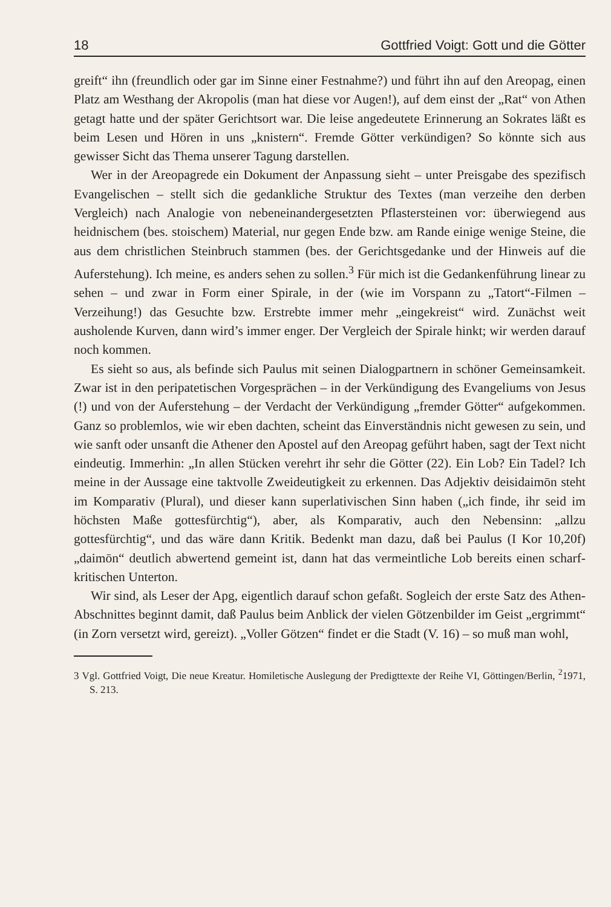18 Gottfried Voigt: Gott und die Götter
greift“ ihn (freundlich oder gar im Sinne einer Festnahme?) und führt ihn auf den Areopag, einen Platz am Westhang der Akropolis (man hat diese vor Augen!), auf dem einst der „Rat“ von Athen getagt hatte und der später Gerichtsort war. Die leise angedeutete Erinnerung an Sokrates läßt es beim Lesen und Hören in uns „knistern“. Fremde Götter verkündigen? So könnte sich aus gewisser Sicht das Thema unserer Tagung darstellen.
Wer in der Areopagrede ein Dokument der Anpassung sieht – unter Preisgabe des spezifisch Evangelischen – stellt sich die gedankliche Struktur des Textes (man verzeihe den derben Vergleich) nach Analogie von nebeneinandergesetzten Pflastersteinen vor: überwiegend aus heidnischem (bes. stoischem) Material, nur gegen Ende bzw. am Rande einige wenige Steine, die aus dem christlichen Steinbruch stammen (bes. der Gerichtsgedanke und der Hinweis auf die Auferstehung). Ich meine, es anders sehen zu sollen.<sup>3</sup> Für mich ist die Gedankenführung linear zu sehen – und zwar in Form einer Spirale, in der (wie im Vorspann zu „Tatort“-Filmen – Verzeihung!) das Gesuchte bzw. Erstrebte immer mehr „eingekreist“ wird. Zunächst weit ausholende Kurven, dann wird’s immer enger. Der Vergleich der Spirale hinkt; wir werden darauf noch kommen.
Es sieht so aus, als befinde sich Paulus mit seinen Dialogpartnern in schöner Gemeinsamkeit. Zwar ist in den peripatetischen Vorgesprächen – in der Verkündigung des Evangeliums von Jesus (!) und von der Auferstehung – der Verdacht der Verkündigung „fremder Götter“ aufgekommen. Ganz so problemlos, wie wir eben dachten, scheint das Einverständnis nicht gewesen zu sein, und wie sanft oder unsanft die Athener den Apostel auf den Areopag geführt haben, sagt der Text nicht eindeutig. Immerhin: „In allen Stücken verehrt ihr sehr die Götter (22). Ein Lob? Ein Tadel? Ich meine in der Aussage eine taktvolle Zweideutigkeit zu erkennen. Das Adjektiv deisidaimōn steht im Komparativ (Plural), und dieser kann superlativischen Sinn haben („ich finde, ihr seid im höchsten Maße gottesfürchtig“), aber, als Komparativ, auch den Nebensinn: „allzu gottesfürchtig“, und das wäre dann Kritik. Bedenkt man dazu, daß bei Paulus (I Kor 10,20f) „daimōn“ deutlich abwertend gemeint ist, dann hat das vermeintliche Lob bereits einen scharf-kritischen Unterton.
Wir sind, als Leser der Apg, eigentlich darauf schon gefaßt. Sogleich der erste Satz des Athen-Abschnittes beginnt damit, daß Paulus beim Anblick der vielen Götzenbilder im Geist „ergrimmt“ (in Zorn versetzt wird, gereizt). „Voller Götzen“ findet er die Stadt (V. 16) – so muß man wohl,
3 Vgl. Gottfried Voigt, Die neue Kreatur. Homiletische Auslegung der Predigttexte der Reihe VI, Göttingen/Berlin, <sup>2</sup>1971, S. 213.